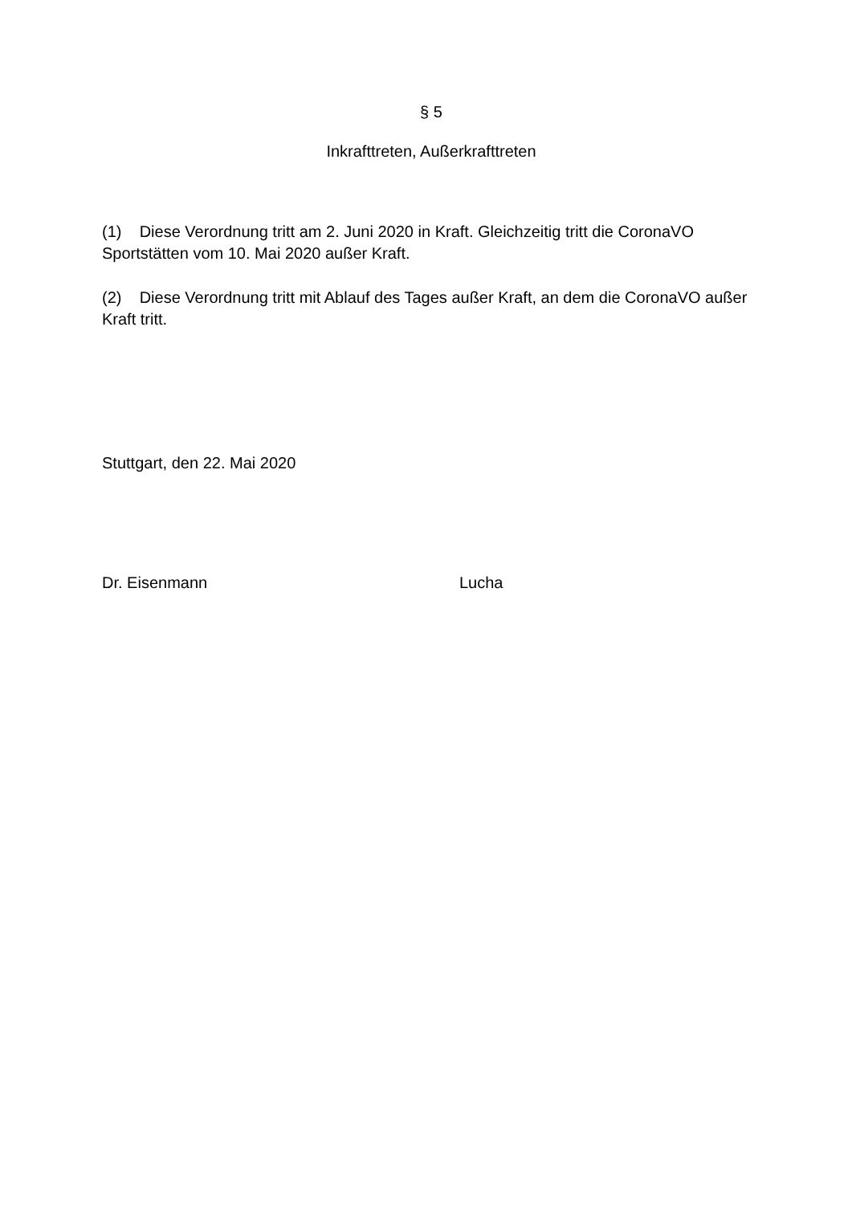§ 5
Inkrafttreten, Außerkrafttreten
(1) Diese Verordnung tritt am 2. Juni 2020 in Kraft. Gleichzeitig tritt die CoronaVO Sportstätten vom 10. Mai 2020 außer Kraft.
(2) Diese Verordnung tritt mit Ablauf des Tages außer Kraft, an dem die CoronaVO außer Kraft tritt.
Stuttgart, den 22. Mai 2020
Dr. Eisenmann Lucha